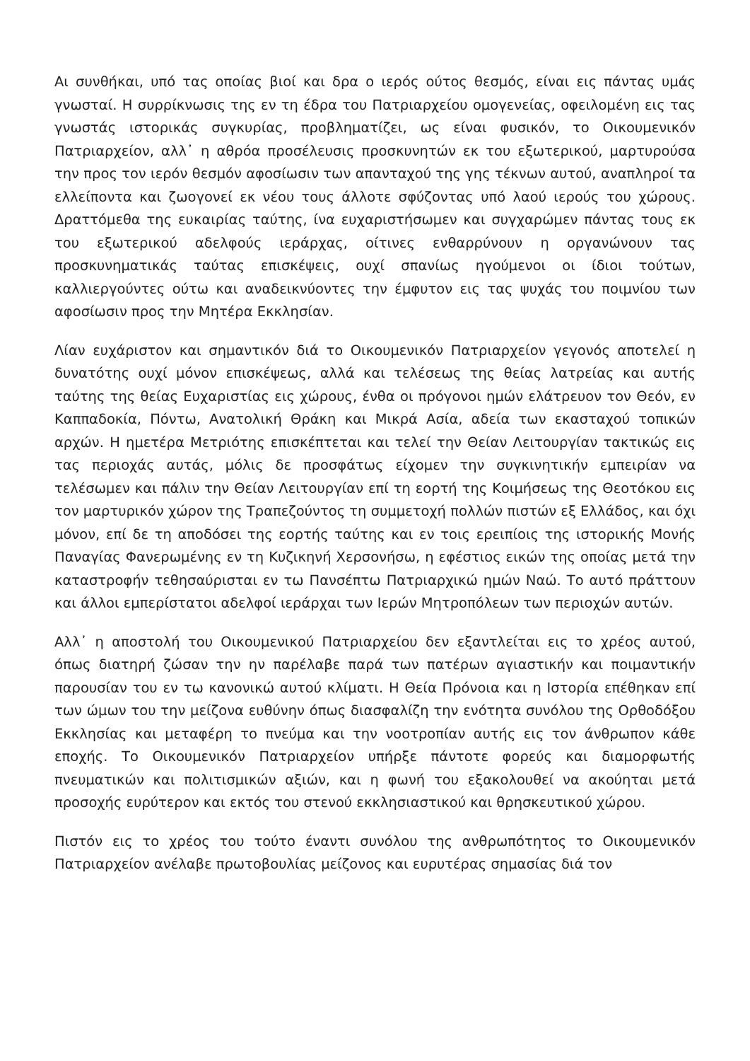Αι συνθήκαι, υπό τας οποίας βιοί και δρα ο ιερός ούτος θεσμός, είναι εις πάντας υμάς γνωσταί. Η συρρίκνωσις της εν τη έδρα του Πατριαρχείου ομογενείας, οφειλομένη εις τας γνωστάς ιστορικάς συγκυρίας, προβληματίζει, ως είναι φυσικόν, το Οικουμενικόν Πατριαρχείον, αλλ᾽ η αθρόα προσέλευσις προσκυνητών εκ του εξωτερικού, μαρτυρούσα την προς τον ιερόν θεσμόν αφοσίωσιν των απανταχού της γης τέκνων αυτού, αναπληροί τα ελλείποντα και ζωογονεί εκ νέου τους άλλοτε σφύζοντας υπό λαού ιερούς του χώρους. Δραττόμεθα της ευκαιρίας ταύτης, ίνα ευχαριστήσωμεν και συγχαρώμεν πάντας τους εκ του εξωτερικού αδελφούς ιεράρχας, οίτινες ενθαρρύνουν η οργανώνουν τας προσκυνηματικάς ταύτας επισκέψεις, ουχί σπανίως ηγούμενοι οι ίδιοι τούτων, καλλιεργούντες ούτω και αναδεικνύοντες την έμφυτον εις τας ψυχάς του ποιμνίου των αφοσίωσιν προς την Μητέρα Εκκλησίαν.
Λίαν ευχάριστον και σημαντικόν διά το Οικουμενικόν Πατριαρχείον γεγονός αποτελεί η δυνατότης ουχί μόνον επισκέψεως, αλλά και τελέσεως της θείας λατρείας και αυτής ταύτης της θείας Ευχαριστίας εις χώρους, ένθα οι πρόγονοι ημών ελάτρευον τον Θεόν, εν Καππαδοκία, Πόντω, Ανατολική Θράκη και Μικρά Ασία, αδεία των εκασταχού τοπικών αρχών. Η ημετέρα Μετριότης επισκέπτεται και τελεί την Θείαν Λειτουργίαν τακτικώς εις τας περιοχάς αυτάς, μόλις δε προσφάτως είχομεν την συγκινητικήν εμπειρίαν να τελέσωμεν και πάλιν την Θείαν Λειτουργίαν επί τη εορτή της Κοιμήσεως της Θεοτόκου εις τον μαρτυρικόν χώρον της Τραπεζούντος τη συμμετοχή πολλών πιστών εξ Ελλάδος, και όχι μόνον, επί δε τη αποδόσει της εορτής ταύτης και εν τοις ερειπίοις της ιστορικής Μονής Παναγίας Φανερωμένης εν τη Κυζικηνή Χερσονήσω, η εφέστιος εικών της οποίας μετά την καταστροφήν τεθησαύρισται εν τω Πανσέπτω Πατριαρχικώ ημών Ναώ. Το αυτό πράττουν και άλλοι εμπερίστατοι αδελφοί ιεράρχαι των Ιερών Μητροπόλεων των περιοχών αυτών.
Αλλ᾽ η αποστολή του Οικουμενικού Πατριαρχείου δεν εξαντλείται εις το χρέος αυτού, όπως διατηρή ζώσαν την ην παρέλαβε παρά των πατέρων αγιαστικήν και ποιμαντικήν παρουσίαν του εν τω κανονικώ αυτού κλίματι. Η Θεία Πρόνοια και η Ιστορία επέθηκαν επί των ώμων του την μείζονα ευθύνην όπως διασφαλίζη την ενότητα συνόλου της Ορθοδόξου Εκκλησίας και μεταφέρη το πνεύμα και την νοοτροπίαν αυτής εις τον άνθρωπον κάθε εποχής. Το Οικουμενικόν Πατριαρχείον υπήρξε πάντοτε φορεύς και διαμορφωτής πνευματικών και πολιτισμικών αξιών, και η φωνή του εξακολουθεί να ακούηται μετά προσοχής ευρύτερον και εκτός του στενού εκκλησιαστικού και θρησκευτικού χώρου.
Πιστόν εις το χρέος του τούτο έναντι συνόλου της ανθρωπότητος το Οικουμενικόν Πατριαρχείον ανέλαβε πρωτοβουλίας μείζονος και ευρυτέρας σημασίας διά τον